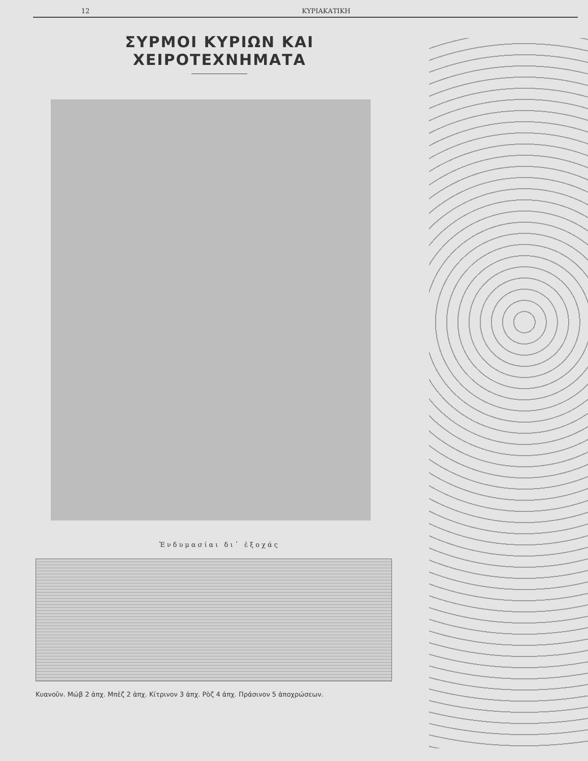12 ΚΥΡΙΑΚΑΤΙΚΗ
ΣΥΡΜΟΙ ΚΥΡΙΩΝ ΚΑΙ ΧΕΙΡΟΤΕΧΝΗΜΑΤΑ
Ἐνδυμασίαι δι᾽ ἐξοχάς
Κυανοῦν. Μώβ 2 ἀπχ. Μπὲζ 2 ἀπχ. Κίτρινον 3 ἀπχ. Ρὸζ 4 ἀπχ. Πράσινον 5 ἀποχρώσεων.